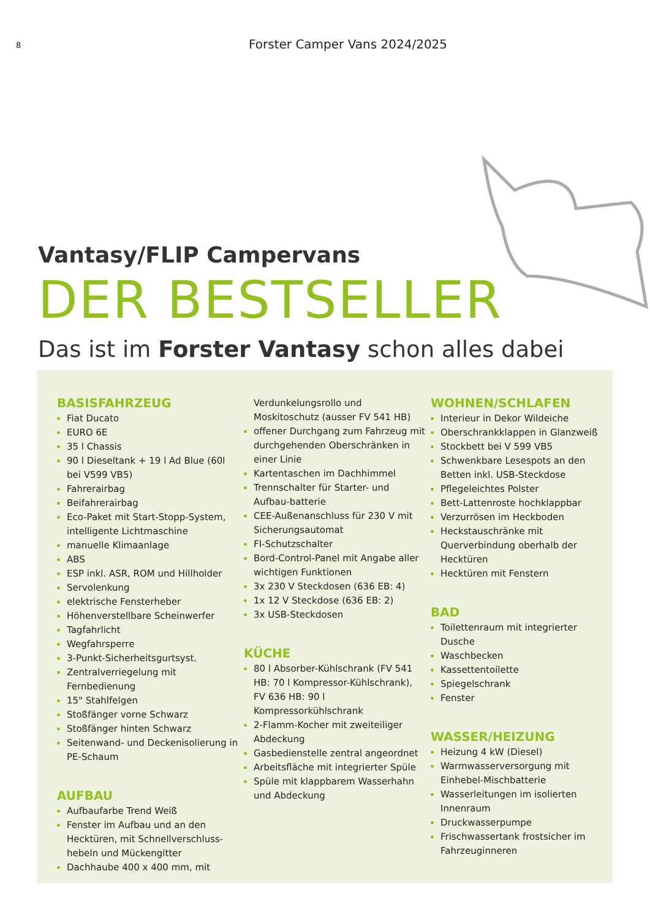8
Forster Camper Vans 2024/2025
Vantasy/FLIP Campervans
DER BESTSELLER
Das ist im Forster Vantasy schon alles dabei
BASISFAHRZEUG
Fiat Ducato
EURO 6E
35 l Chassis
90 l Dieseltank + 19 l Ad Blue (60l bei V599 VB5)
Fahrerairbag
Beifahrerairbag
Eco-Paket mit Start-Stopp-System, intelligente Lichtmaschine
manuelle Klimaanlage
ABS
ESP inkl. ASR, ROM und Hillholder
Servolenkung
elektrische Fensterheber
Höhenverstellbare Scheinwerfer
Tagfahrlicht
Wegfahrsperre
3-Punkt-Sicherheitsgurtsyst.
Zentralverriegelung mit Fernbedienung
15" Stahlfelgen
Stoßfänger vorne Schwarz
Stoßfänger hinten Schwarz
Seitenwand- und Deckenisolierung in PE-Schaum
AUFBAU
Aufbaufarbe Trend Weiß
Fenster im Aufbau und an den Hecktüren, mit Schnellverschluss-hebeln und Mückengitter
Dachhaube 400 x 400 mm, mit
Verdunkelungsrollo und Moskitoschutz (ausser FV 541 HB)
offener Durchgang zum Fahrzeug mit durchgehenden Oberschränken in einer Linie
Kartentaschen im Dachhimmel
Trennschalter für Starter- und Aufbau-batterie
CEE-Außenanschluss für 230 V mit Sicherungsautomat
FI-Schutzschalter
Bord-Control-Panel mit Angabe aller wichtigen Funktionen
3x 230 V Steckdosen (636 EB: 4)
1x 12 V Steckdose (636 EB: 2)
3x USB-Steckdosen
KÜCHE
80 l Absorber-Kühlschrank (FV 541 HB: 70 l Kompressor-Kühlschrank), FV 636 HB: 90 l Kompressorkühlschrank
2-Flamm-Kocher mit zweiteiliger Abdeckung
Gasbedienstelle zentral angeordnet
Arbeitsfläche mit integrierter Spüle
Spüle mit klappbarem Wasserhahn und Abdeckung
WOHNEN/SCHLAFEN
Interieur in Dekor Wildeiche
Oberschrankklappen in Glanzweiß
Stockbett bei V 599 VB5
Schwenkbare Lesespots an den Betten inkl. USB-Steckdose
Pflegeleichtes Polster
Bett-Lattenroste hochklappbar
Verzurrösen im Heckboden
Heckstauschränke mit Querverbindung oberhalb der Hecktüren
Hecktüren mit Fenstern
BAD
Toilettenraum mit integrierter Dusche
Waschbecken
Kassettentoilette
Spiegelschrank
Fenster
WASSER/HEIZUNG
Heizung 4 kW (Diesel)
Warmwasserversorgung mit Einhebel-Mischbatterie
Wasserleitungen im isolierten Innenraum
Druckwasserpumpe
Frischwassertank frostsicher im Fahrzeuginneren